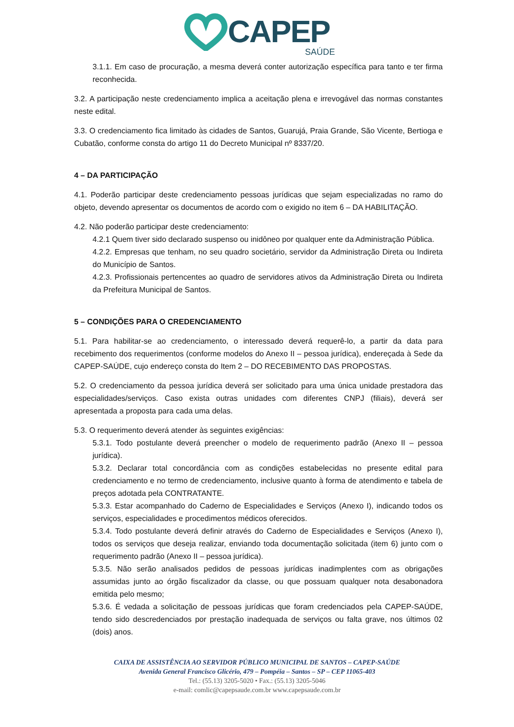CAPEP
SAÚDE
3.1.1. Em caso de procuração, a mesma deverá conter autorização específica para tanto e ter firma reconhecida.
3.2. A participação neste credenciamento implica a aceitação plena e irrevogável das normas constantes neste edital.
3.3. O credenciamento fica limitado às cidades de Santos, Guarujá, Praia Grande, São Vicente, Bertioga e Cubatão, conforme consta do artigo 11 do Decreto Municipal nº 8337/20.
4 – DA PARTICIPAÇÃO
4.1. Poderão participar deste credenciamento pessoas jurídicas que sejam especializadas no ramo do objeto, devendo apresentar os documentos de acordo com o exigido no item 6 – DA HABILITAÇÃO.
4.2. Não poderão participar deste credenciamento:
4.2.1 Quem tiver sido declarado suspenso ou inidôneo por qualquer ente da Administração Pública.
4.2.2. Empresas que tenham, no seu quadro societário, servidor da Administração Direta ou Indireta do Município de Santos.
4.2.3. Profissionais pertencentes ao quadro de servidores ativos da Administração Direta ou Indireta da Prefeitura Municipal de Santos.
5 – CONDIÇÕES PARA O CREDENCIAMENTO
5.1. Para habilitar-se ao credenciamento, o interessado deverá requerê-lo, a partir da data para recebimento dos requerimentos (conforme modelos do Anexo II – pessoa jurídica), endereçada à Sede da CAPEP-SAÚDE, cujo endereço consta do Item 2 – DO RECEBIMENTO DAS PROPOSTAS.
5.2. O credenciamento da pessoa jurídica deverá ser solicitado para uma única unidade prestadora das especialidades/serviços. Caso exista outras unidades com diferentes CNPJ (filiais), deverá ser apresentada a proposta para cada uma delas.
5.3. O requerimento deverá atender às seguintes exigências:
5.3.1. Todo postulante deverá preencher o modelo de requerimento padrão (Anexo II – pessoa jurídica).
5.3.2. Declarar total concordância com as condições estabelecidas no presente edital para credenciamento e no termo de credenciamento, inclusive quanto à forma de atendimento e tabela de preços adotada pela CONTRATANTE.
5.3.3. Estar acompanhado do Caderno de Especialidades e Serviços (Anexo I), indicando todos os serviços, especialidades e procedimentos médicos oferecidos.
5.3.4. Todo postulante deverá definir através do Caderno de Especialidades e Serviços (Anexo I), todos os serviços que deseja realizar, enviando toda documentação solicitada (item 6) junto com o requerimento padrão (Anexo II – pessoa jurídica).
5.3.5. Não serão analisados pedidos de pessoas jurídicas inadimplentes com as obrigações assumidas junto ao órgão fiscalizador da classe, ou que possuam qualquer nota desabonadora emitida pelo mesmo;
5.3.6. É vedada a solicitação de pessoas jurídicas que foram credenciados pela CAPEP-SAÚDE, tendo sido descredenciados por prestação inadequada de serviços ou falta grave, nos últimos 02 (dois) anos.
CAIXA DE ASSISTÊNCIA AO SERVIDOR PÚBLICO MUNICIPAL DE SANTOS – CAPEP-SAÚDE
Avenida General Francisco Glicério, 479 – Pompéia – Santos – SP – CEP 11065-403
Tel.: (55.13) 3205-5020 • Fax.: (55.13) 3205-5046
e-mail: comlic@capepsaude.com.br www.capepsaude.com.br